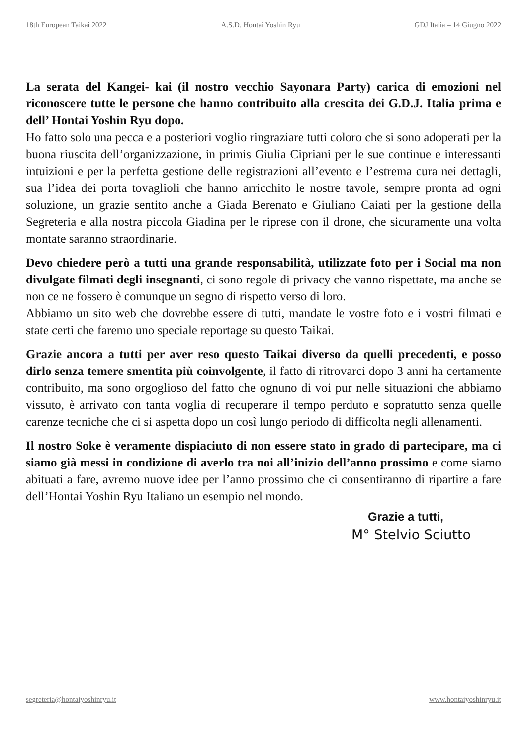18th European Taikai 2022 A.S.D. Hontai Yoshin Ryu GDJ Italia – 14 Giugno 2022
La serata del Kangei- kai (il nostro vecchio Sayonara Party) carica di emozioni nel riconoscere tutte le persone che hanno contribuito alla crescita dei G.D.J. Italia prima e dell’ Hontai Yoshin Ryu dopo.
Ho fatto solo una pecca e a posteriori voglio ringraziare tutti coloro che si sono adoperati per la buona riuscita dell’organizzazione, in primis Giulia Cipriani per le sue continue e interessanti intuizioni e per la perfetta gestione delle registrazioni all’evento e l’estrema cura nei dettagli, sua l’idea dei porta tovaglioli che hanno arricchito le nostre tavole, sempre pronta ad ogni soluzione, un grazie sentito anche a Giada Berenato e Giuliano Caiati per la gestione della Segreteria e alla nostra piccola Giadina per le riprese con il drone, che sicuramente una volta montate saranno straordinarie.
Devo chiedere però a tutti una grande responsabilità, utilizzate foto per i Social ma non divulgate filmati degli insegnanti, ci sono regole di privacy che vanno rispettate, ma anche se non ce ne fossero è comunque un segno di rispetto verso di loro.
Abbiamo un sito web che dovrebbe essere di tutti, mandate le vostre foto e i vostri filmati e state certi che faremo uno speciale reportage su questo Taikai.
Grazie ancora a tutti per aver reso questo Taikai diverso da quelli precedenti, e posso dirlo senza temere smentita più coinvolgente, il fatto di ritrovarci dopo 3 anni ha certamente contribuito, ma sono orgoglioso del fatto che ognuno di voi pur nelle situazioni che abbiamo vissuto, è arrivato con tanta voglia di recuperare il tempo perduto e sopratutto senza quelle carenze tecniche che ci si aspetta dopo un così lungo periodo di difficolta negli allenamenti.
Il nostro Soke è veramente dispiaciuto di non essere stato in grado di partecipare, ma ci siamo già messi in condizione di averlo tra noi all’inizio dell’anno prossimo e come siamo abituati a fare, avremo nuove idee per l’anno prossimo che ci consentiranno di ripartire a fare dell’Hontai Yoshin Ryu Italiano un esempio nel mondo.
Grazie a tutti,
M° Stelvio Sciutto
segreteria@hontaiyoshinryu.it www.hontaiyoshinryu.it